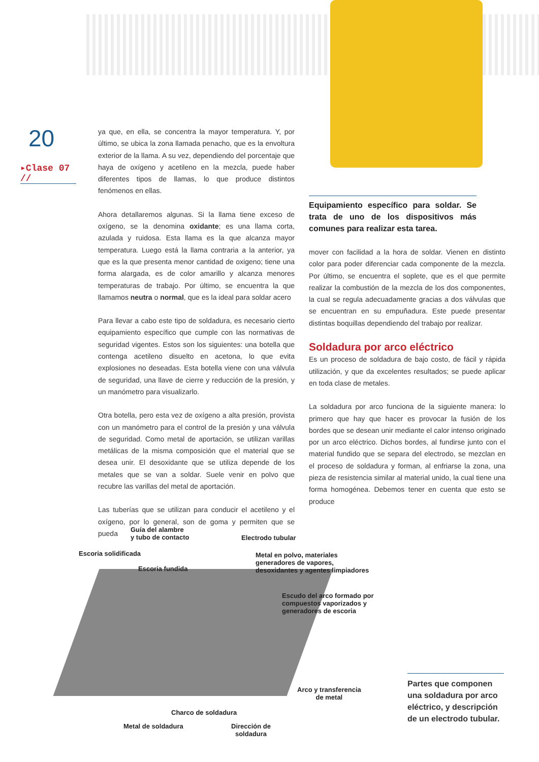20
▸Clase 07 //
ya que, en ella, se concentra la mayor temperatura. Y, por último, se ubica la zona llamada penacho, que es la envoltura exterior de la llama. A su vez, dependiendo del porcentaje que haya de oxígeno y acetileno en la mezcla, puede haber diferentes tipos de llamas, lo que produce distintos fenómenos en ellas.
Ahora detallaremos algunas. Si la llama tiene exceso de oxígeno, se la denomina oxidante; es una llama corta, azulada y ruidosa. Esta llama es la que alcanza mayor temperatura. Luego está la llama contraria a la anterior, ya que es la que presenta menor cantidad de oxigeno; tiene una forma alargada, es de color amarillo y alcanza menores temperaturas de trabajo. Por último, se encuentra la que llamamos neutra o normal, que es la ideal para soldar acero
Para llevar a cabo este tipo de soldadura, es necesario cierto equipamiento específico que cumple con las normativas de seguridad vigentes. Estos son los siguientes: una botella que contenga acetileno disuelto en acetona, lo que evita explosiones no deseadas. Esta botella viene con una válvula de seguridad, una llave de cierre y reducción de la presión, y un manómetro para visualizarlo.
Otra botella, pero esta vez de oxígeno a alta presión, provista con un manómetro para el control de la presión y una válvula de seguridad. Como metal de aportación, se utilizan varillas metálicas de la misma composición que el material que se desea unir. El desoxidante que se utiliza depende de los metales que se van a soldar. Suele venir en polvo que recubre las varillas del metal de aportación.
Las tuberías que se utilizan para conducir el acetileno y el oxígeno, por lo general, son de goma y permiten que se pueda
Equipamiento específico para soldar. Se trata de uno de los dispositivos más comunes para realizar esta tarea.
mover con facilidad a la hora de soldar. Vienen en distinto color para poder diferenciar cada componente de la mezcla. Por último, se encuentra el soplete, que es el que permite realizar la combustión de la mezcla de los dos componentes, la cual se regula adecuadamente gracias a dos válvulas que se encuentran en su empuñadura. Este puede presentar distintas boquillas dependiendo del trabajo por realizar.
Soldadura por arco eléctrico
Es un proceso de soldadura de bajo costo, de fácil y rápida utilización, y que da excelentes resultados; se puede aplicar en toda clase de metales.
La soldadura por arco funciona de la siguiente manera: lo primero que hay que hacer es provocar la fusión de los bordes que se desean unir mediante el calor intenso originado por un arco eléctrico. Dichos bordes, al fundirse junto con el material fundido que se separa del electrodo, se mezclan en el proceso de soldadura y forman, al enfriarse la zona, una pieza de resistencia similar al material unido, la cual tiene una forma homogénea. Debemos tener en cuenta que esto se produce
Guía del alambre
y tubo de contacto
Electrodo tubular
Escoria solidificada
Metal en polvo, materiales
generadores de vapores,
desoxidantes y agentes limpiadores
Escoria fundida
Escudo del arco formado por
compuestos vaporizados y
generadores de escoria
Arco y transferencia
de metal
Charco de soldadura
Metal de soldadura
Dirección de
soldadura
Partes que componen una soldadura por arco eléctrico, y descripción de un electrodo tubular.